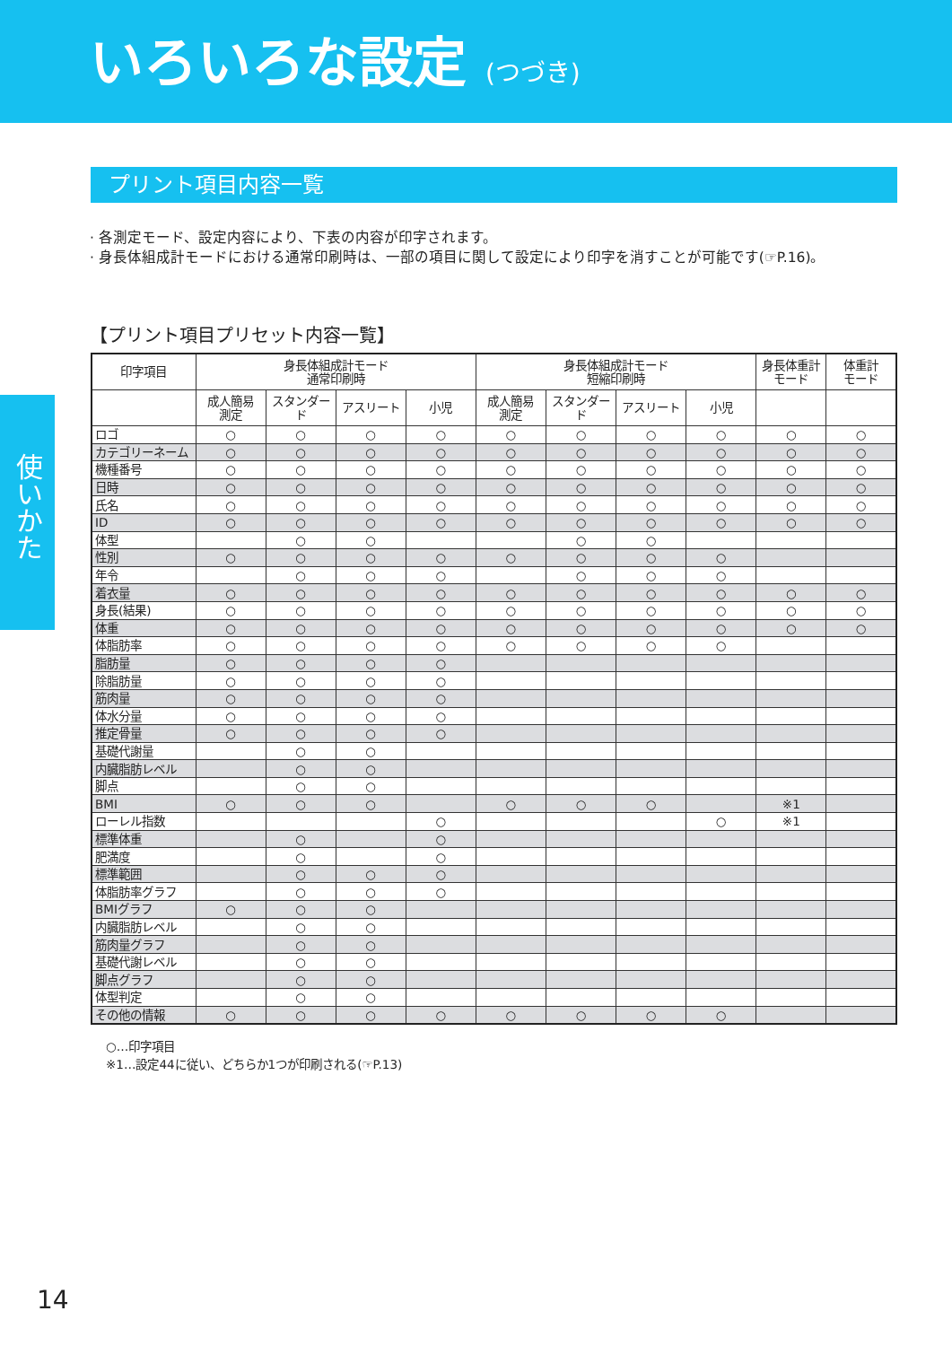いろいろな設定 (つづき)
使いかた
プリント項目内容一覧
· 各測定モード、設定内容により、下表の内容が印字されます。
· 身長体組成計モードにおける通常印刷時は、一部の項目に関して設定により印字を消すことが可能です(☞P.16)。
【プリント項目プリセット内容一覧】
| 印字項目 | 身長体組成計モード 通常印刷時 | | | | 身長体組成計モード 短縮印刷時 | | | | 身長体重計 モード | 体重計 モード |
| --- | --- | --- | --- | --- | --- | --- | --- | --- | --- | --- |
| | 成人簡易 測定 | スタンダード | アスリート | 小児 | 成人簡易 測定 | スタンダード | アスリート | 小児 | | |
| ロゴ | ○ | ○ | ○ | ○ | ○ | ○ | ○ | ○ | ○ | ○ |
| カテゴリーネーム | ○ | ○ | ○ | ○ | ○ | ○ | ○ | ○ | ○ | ○ |
| 機種番号 | ○ | ○ | ○ | ○ | ○ | ○ | ○ | ○ | ○ | ○ |
| 日時 | ○ | ○ | ○ | ○ | ○ | ○ | ○ | ○ | ○ | ○ |
| 氏名 | ○ | ○ | ○ | ○ | ○ | ○ | ○ | ○ | ○ | ○ |
| ID | ○ | ○ | ○ | ○ | ○ | ○ | ○ | ○ | ○ | ○ |
| 体型 | | ○ | ○ | | | ○ | ○ | | | |
| 性別 | ○ | ○ | ○ | ○ | ○ | ○ | ○ | ○ | | |
| 年令 | | ○ | ○ | ○ | | ○ | ○ | ○ | | |
| 着衣量 | ○ | ○ | ○ | ○ | ○ | ○ | ○ | ○ | ○ | ○ |
| 身長(結果) | ○ | ○ | ○ | ○ | ○ | ○ | ○ | ○ | ○ | ○ |
| 体重 | ○ | ○ | ○ | ○ | ○ | ○ | ○ | ○ | ○ | ○ |
| 体脂肪率 | ○ | ○ | ○ | ○ | ○ | ○ | ○ | ○ | | |
| 脂肪量 | ○ | ○ | ○ | ○ | | | | | | |
| 除脂肪量 | ○ | ○ | ○ | ○ | | | | | | |
| 筋肉量 | ○ | ○ | ○ | ○ | | | | | | |
| 体水分量 | ○ | ○ | ○ | ○ | | | | | | |
| 推定骨量 | ○ | ○ | ○ | ○ | | | | | | |
| 基礎代謝量 | | ○ | ○ | | | | | | | |
| 内臓脂肪レベル | | ○ | ○ | | | | | | | |
| 脚点 | | ○ | ○ | | | | | | | |
| BMI | ○ | ○ | ○ | | ○ | ○ | ○ | | ※1 | |
| ローレル指数 | | | | ○ | | | | ○ | ※1 | |
| 標準体重 | | ○ | | ○ | | | | | | |
| 肥満度 | | ○ | | ○ | | | | | | |
| 標準範囲 | | ○ | ○ | ○ | | | | | | |
| 体脂肪率グラフ | | ○ | ○ | ○ | | | | | | |
| BMIグラフ | ○ | ○ | ○ | | | | | | | |
| 内臓脂肪レベル | | ○ | ○ | | | | | | | |
| 筋肉量グラフ | | ○ | ○ | | | | | | | |
| 基礎代謝レベル | | ○ | ○ | | | | | | | |
| 脚点グラフ | | ○ | ○ | | | | | | | |
| 体型判定 | | ○ | ○ | | | | | | | |
| その他の情報 | ○ | ○ | ○ | ○ | ○ | ○ | ○ | ○ | | |
○…印字項目
※1…設定44に従い、どちらか1つが印刷される(☞P.13)
14